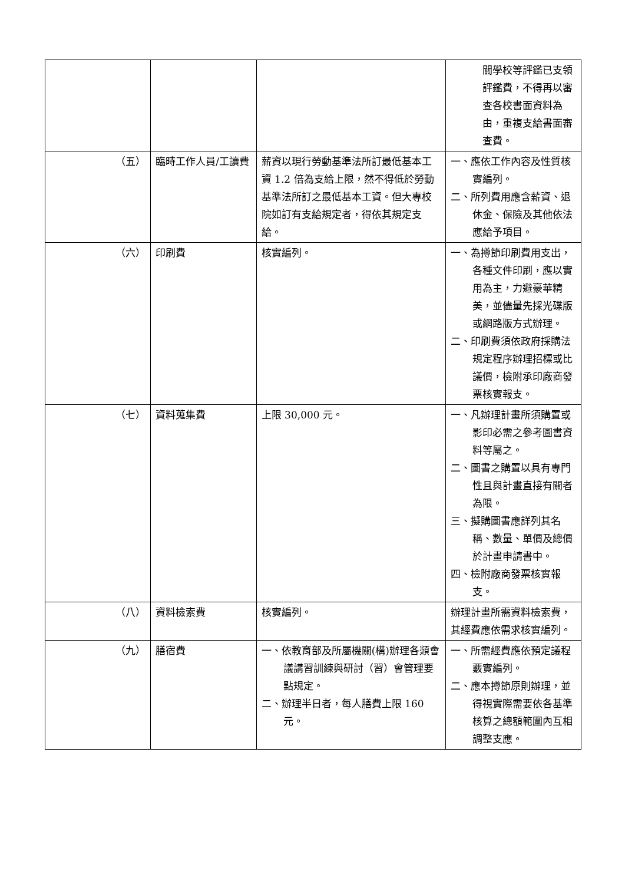| | | | 關學校等評鑑已支領評鑑費，不得再以審查各校書面資料為由，重複支給書面審查費。 |
| （五） | 臨時工作人員/工讀費 | 薪資以現行勞動基準法所訂最低基本工資 1.2 倍為支給上限，然不得低於勞動基準法所訂之最低基本工資。但大專校院如訂有支給規定者，得依其規定支給。 | 一、應依工作內容及性質核實編列。 二、所列費用應含薪資、退休金、保險及其他依法應給予項目。 |
| （六） | 印刷費 | 核實編列。 | 一、為撙節印刷費用支出，各種文件印刷，應以實用為主，力避豪華精美，並儘量先採光碟版或網路版方式辦理。 二、印刷費須依政府採購法規定程序辦理招標或比議價，檢附承印廠商發票核實報支。 |
| （七） | 資料蒐集費 | 上限 30,000 元。 | 一、凡辦理計畫所須購置或影印必需之參考圖書資料等屬之。 二、圖書之購置以具有專門性且與計畫直接有關者為限。 三、擬購圖書應詳列其名稱、數量、單價及總價於計畫申請書中。 四、檢附廠商發票核實報支。 |
| （八） | 資料檢索費 | 核實編列。 | 辦理計畫所需資料檢索費，其經費應依需求核實編列。 |
| （九） | 膳宿費 | 一、依教育部及所屬機關(構)辦理各類會議講習訓練與研討（習）會管理要點規定。 二、辦理半日者，每人膳費上限 160 元。 | 一、所需經費應依預定議程覈實編列。 二、應本撙節原則辦理，並得視實際需要依各基準核算之總額範圍內互相調整支應。 |